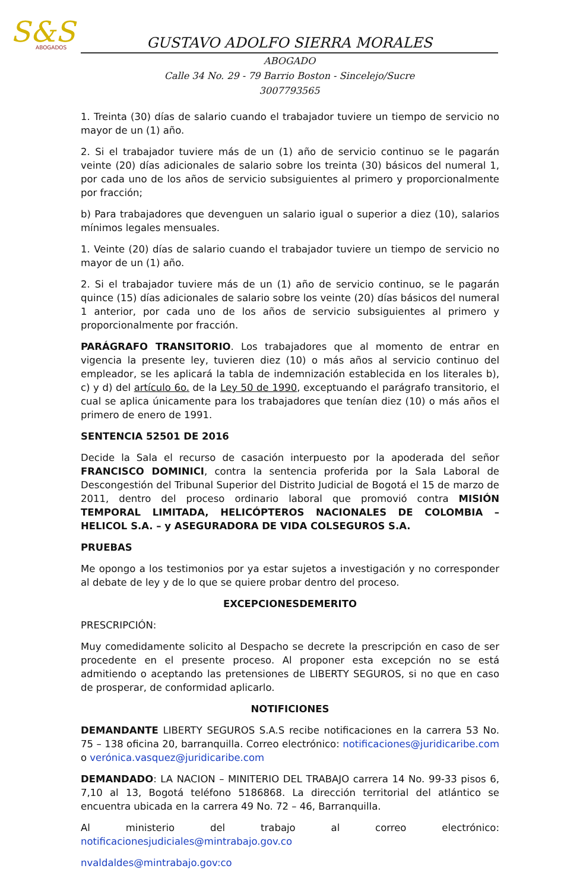S&S
ABOGADOS
GUSTAVO ADOLFO SIERRA MORALES
ABOGADO
Calle 34 No. 29 - 79 Barrio Boston - Sincelejo/Sucre
3007793565
1. Treinta (30) días de salario cuando el trabajador tuviere un tiempo de servicio no mayor de un (1) año.
2. Si el trabajador tuviere más de un (1) año de servicio continuo se le pagarán veinte (20) días adicionales de salario sobre los treinta (30) básicos del numeral 1, por cada uno de los años de servicio subsiguientes al primero y proporcionalmente por fracción;
b) Para trabajadores que devenguen un salario igual o superior a diez (10), salarios mínimos legales mensuales.
1. Veinte (20) días de salario cuando el trabajador tuviere un tiempo de servicio no mayor de un (1) año.
2. Si el trabajador tuviere más de un (1) año de servicio continuo, se le pagarán quince (15) días adicionales de salario sobre los veinte (20) días básicos del numeral 1 anterior, por cada uno de los años de servicio subsiguientes al primero y proporcionalmente por fracción.
PARÁGRAFO TRANSITORIO. Los trabajadores que al momento de entrar en vigencia la presente ley, tuvieren diez (10) o más años al servicio continuo del empleador, se les aplicará la tabla de indemnización establecida en los literales b), c) y d) del artículo 6o. de la Ley 50 de 1990, exceptuando el parágrafo transitorio, el cual se aplica únicamente para los trabajadores que tenían diez (10) o más años el primero de enero de 1991.
SENTENCIA 52501 DE 2016
Decide la Sala el recurso de casación interpuesto por la apoderada del señor FRANCISCO DOMINICI, contra la sentencia proferida por la Sala Laboral de Descongestión del Tribunal Superior del Distrito Judicial de Bogotá el 15 de marzo de 2011, dentro del proceso ordinario laboral que promovió contra MISIÓN TEMPORAL LIMITADA, HELICÓPTEROS NACIONALES DE COLOMBIA – HELICOL S.A. – y ASEGURADORA DE VIDA COLSEGUROS S.A.
PRUEBAS
Me opongo a los testimonios por ya estar sujetos a investigación y no corresponder al debate de ley y de lo que se quiere probar dentro del proceso.
EXCEPCIONESDEMERITO
PRESCRIPCIÓN:
Muy comedidamente solicito al Despacho se decrete la prescripción en caso de ser procedente en el presente proceso. Al proponer esta excepción no se está admitiendo o aceptando las pretensiones de LIBERTY SEGUROS, si no que en caso de prosperar, de conformidad aplicarlo.
NOTIFICIONES
DEMANDANTE LIBERTY SEGUROS S.A.S recibe notificaciones en la carrera 53 No. 75 – 138 oficina 20, barranquilla. Correo electrónico: notificaciones@juridicaribe.com o verónica.vasquez@juridicaribe.com
DEMANDADO: LA NACION – MINITERIO DEL TRABAJO carrera 14 No. 99-33 pisos 6, 7,10 al 13, Bogotá teléfono 5186868. La dirección territorial del atlántico se encuentra ubicada en la carrera 49 No. 72 – 46, Barranquilla.
Al ministerio del trabajo al correo electrónico: notificacionesjudiciales@mintrabajo.gov.co
nvaldaldes@mintrabajo.gov:co